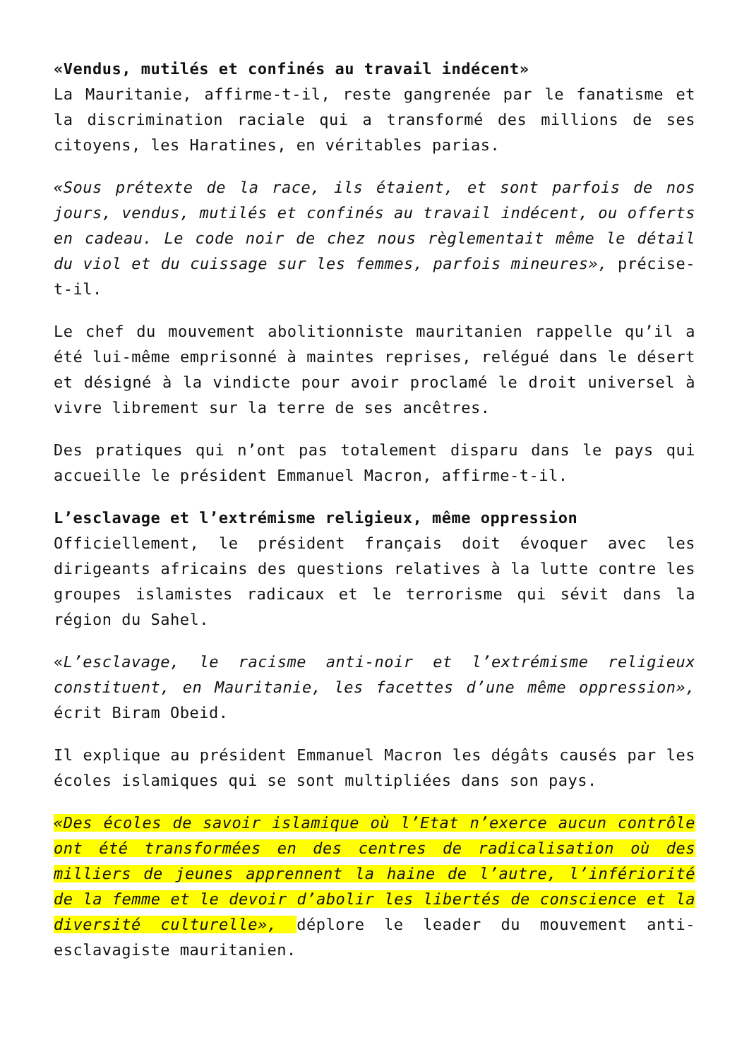«Vendus, mutilés et confinés au travail indécent»
La Mauritanie, affirme-t-il, reste gangrenée par le fanatisme et la discrimination raciale qui a transformé des millions de ses citoyens, les Haratines, en véritables parias.
«Sous prétexte de la race, ils étaient, et sont parfois de nos jours, vendus, mutilés et confinés au travail indécent, ou offerts en cadeau. Le code noir de chez nous règlementait même le détail du viol et du cuissage sur les femmes, parfois mineures», précise-t-il.
Le chef du mouvement abolitionniste mauritanien rappelle qu’il a été lui-même emprisonné à maintes reprises, relégué dans le désert et désigné à la vindicte pour avoir proclamé le droit universel à vivre librement sur la terre de ses ancêtres.
Des pratiques qui n’ont pas totalement disparu dans le pays qui accueille le président Emmanuel Macron, affirme-t-il.
L’esclavage et l’extrémisme religieux, même oppression
Officiellement, le président français doit évoquer avec les dirigeants africains des questions relatives à la lutte contre les groupes islamistes radicaux et le terrorisme qui sévit dans la région du Sahel.
«L’esclavage, le racisme anti-noir et l’extrémisme religieux constituent, en Mauritanie, les facettes d’une même oppression», écrit Biram Obeid.
Il explique au président Emmanuel Macron les dégâts causés par les écoles islamiques qui se sont multipliées dans son pays.
«Des écoles de savoir islamique où l’Etat n’exerce aucun contrôle ont été transformées en des centres de radicalisation où des milliers de jeunes apprennent la haine de l’autre, l’infériorité de la femme et le devoir d’abolir les libertés de conscience et la diversité culturelle», déplore le leader du mouvement anti-esclavagiste mauritanien.